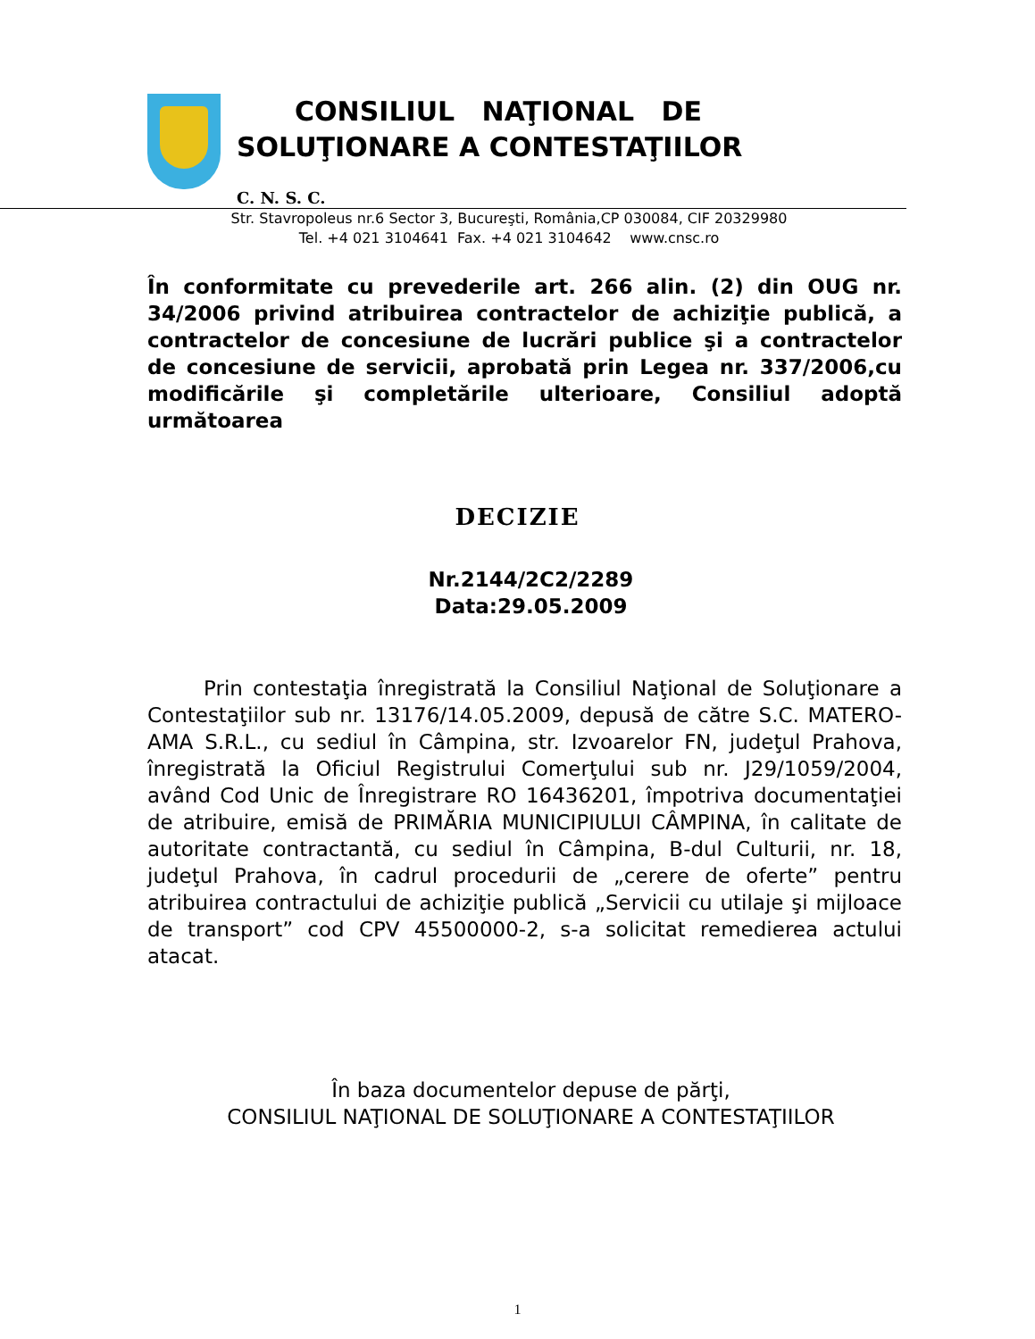CONSILIUL NAŢIONAL DE
SOLUŢIONARE A CONTESTAŢIILOR
C. N. S. C.
Str. Stavropoleus nr.6 Sector 3, Bucureşti, România,CP 030084, CIF 20329980
Tel. +4 021 3104641 Fax. +4 021 3104642 www.cnsc.ro
În conformitate cu prevederile art. 266 alin. (2) din OUG nr. 34/2006 privind atribuirea contractelor de achiziţie publică, a contractelor de concesiune de lucrări publice şi a contractelor de concesiune de servicii, aprobată prin Legea nr. 337/2006,cu modificările şi completările ulterioare, Consiliul adoptă următoarea
DECIZIE
Nr.2144/2C2/2289
Data:29.05.2009
Prin contestaţia înregistrată la Consiliul Naţional de Soluţionare a Contestaţiilor sub nr. 13176/14.05.2009, depusă de către S.C. MATERO-AMA S.R.L., cu sediul în Câmpina, str. Izvoarelor FN, judeţul Prahova, înregistrată la Oficiul Registrului Comerţului sub nr. J29/1059/2004, având Cod Unic de Înregistrare RO 16436201, împotriva documentaţiei de atribuire, emisă de PRIMĂRIA MUNICIPIULUI CÂMPINA, în calitate de autoritate contractantă, cu sediul în Câmpina, B-dul Culturii, nr. 18, judeţul Prahova, în cadrul procedurii de „cerere de oferte” pentru atribuirea contractului de achiziţie publică „Servicii cu utilaje şi mijloace de transport” cod CPV 45500000-2, s-a solicitat remedierea actului atacat.
În baza documentelor depuse de părţi,
CONSILIUL NAŢIONAL DE SOLUŢIONARE A CONTESTAŢIILOR
1